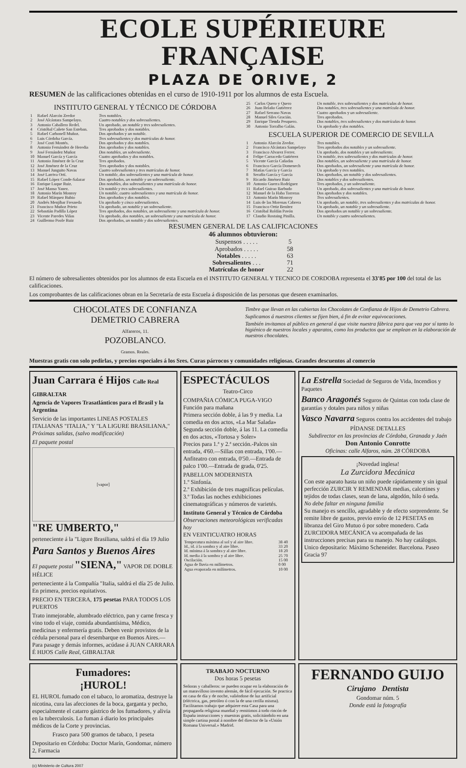ECOLE SUPÉRIEURE FRANÇAISE
PLAZA DE ORIVE, 2
RESUMEN de las calificaciones obtenidas en el curso de 1910-1911 por los alumnos de esta Escuela.
INSTITUTO GENERAL Y TÉCNICO DE CÓRDOBA
| 1 | Rafael Alarcón Zeedor | Tres notables. |
| 2 | José Alcántara Sampelayo. | Cuatro notables y dos sobresalientes. |
| 3 | Antonio Caballero Redel. | Un aprobado, un notable y tres sobresalientes. |
| 4 | Cristóbal Cañete San Esteban. | Tres aprobados y dos notables. |
| 5 | Rafael Carbonell Muñoz. | Dos aprobados y un notable. |
| 6 | Luis Córdoba García. | Tres sobresalientes y dos matrículas de honor. |
| 7 | José Costi Montés. | Dos aprobados y dos notables. |
| 8 | Antonio Fernández de Heredia | Dos aprobados y dos notables. |
| 9 | José Fernández Muñoz | Dos notables, un sobresaliente. |
| 10 | Manuel García y García | Cuatro aprobados y dos notables. |
| 11 | Antonio Jiménez de la Cruz | Tres aprobados. |
| 12 | José Jiménez de la Cruz | Tres aprobados y dos notables. |
| 13 | Manuel Junguito Navas | Cuatro sobresalientes y tres matrículas de honor. |
| 14 | José Larriva Ortí. | Un notable, dos sobresalientes y una matrícula de honor. |
| 15 | Rafael López Conde-Salazar | Dos aprobados, un notable y un sobresaliente. |
| 16 | Enrique Luque Ruiz. | Dos notables, dos sobresalientes y una matrícula de honor. |
| 17 | José Manso Yanez. | Un notable y tres sobresalientes. |
| 18 | Antonio Marín Monroy | Un notable, cuatro sobresalientes y una matrícula de honor. |
| 19 | Rafael Márquez Rubio | Dos aprobados y dos notables. |
| 20 | Andrés Menjíbar Fresneda | Un aprobado y cinco sobresalientes. |
| 21 | Francisco Muñoz Prieto | Un aprobado, un notable y un sobresaliente. |
| 22 | Sebastián Padilla López | Tres aprobados, dos notables, un sobresaliente y una matrícula de honor. |
| 23 | Vicente Paredes Viñas | Un aprobado, dos notables, un sobresaliente y una matrícula de honor. |
| 24 | Guillermo Poole Ruiz | Dos aprobados, un notable y dos sobresalientes. |
| 25 | Carlos Quero y Quero | Un notable, tres sobresalientes y dos matrículas de honor. |
| 26 | Juan Relaño Gutiérrez | Dos notables, tres sobresalientes y una matrícula de honor. |
| 27 | Rafael Serrano Navas | Cuatro aprobados y un sobresaliente. |
| 28 | Manuel Siles Gracián. | Tres aprobados. |
| 29 | Enrique Tienda Pesquero. | Dos notables, tres sobresalientes y dos matrículas de honor. |
| 30 | Antonio Torralbo Galán. | Un aprobado y dos notables. |
ESCUELA SUPERIOR DE COMERCIO DE SEVILLA
| 1 | Antonio Alarcón Zeedor. | Tres notables. |
| 2 | Francisco Alcántara Sampelayo | Tres aprobados dos notables y un sobresaliente. |
| 3 | Francisco Alvarez Ferrer. | Un aprobado, dos notables y un sobresaliente. |
| 4 | Felipe Carracedo Gutiérrez | Un notable, tres sobresalientes y dos matrículas de honor. |
| 5 | Vicente García Cañadas | Dos notables, un sobresaliente y una matrícula de honor. |
| 6 | Francisco García Domenech | Dos aprobados, un sobresaliente y una matrícula de honor. |
| 7 | Matías García y García | Un aprobado y tres notables. |
| 8 | Serafín García y García | Dos aprobados, un notable y dos sobresalientes. |
| 9 | Ricardo Jiménez Ruiz | Dos notables y dos sobresalientes. |
| 10 | Antonio Guerra Rodríguez | Tres aprobados, y un sobresaliente. |
| 11 | Rafael Guirao Barbudo | Un aprobado, dos sobresalientes y una matrícula de honor. |
| 12 | Manuel de la Haba Torreras | Dos aprobados y dos notables. |
| 13 | Antonio Marín Monroy | Tres sobresalientes. |
| 14 | Luis de las Morenas Cabrera | Un aprobado, un notable, tres sobresalientes y dos matrículas de honor. |
| 15 | Francisco Ortiz Benítez | Un aprobado, un notable y un sobresaliente. |
| 16 | Cristóbal Roldán Pavón | Dos aprobados un notable y un sobresaliente. |
| 17 | Claudio Rostaing Pinilla. | Un notable y cuatro sobresalientes. |
RESUMEN GENERAL DE LAS CALIFICACIONES
46 alumnos obtuvieron:
| Suspensos . . . . . | 5 |
| Aprobados . . . . . | 58 |
| Notables . . . . . | 63 |
| Sobresalientes . . . | 71 |
| Matrículas de honor | 22 |
El número de sobresalientes obtenidos por los alumnos de esta Escuela en el INSTITUTO GENERAL Y TECNICO DE CORDOBA representa el 33'85 por 100 del total de las calificaciones.
Los comprobantes de las calificaciones obran en la Secretaría de esta Escuela á disposición de las personas que deseen examinarlos.
CHOCOLATES DE CONFIANZA
DEMETRIO CABRERA
Alfareros, 11.
POZOBLANCO.
Gramos. Reales.
Timbre que llevan en las cubiertas los Chocolates de Confianza de Hijos de Demetrio Cabrera.
Suplicamos á nuestros clientes se fijen bien, á fin de evitar equivocaciones.
También invitamos al público en general á que visite nuestra fábrica para que vea por sí tanto lo higiénico de nuestros locales y aparatos, como los productos que se emplean en la elaboración de nuestros chocolates.
Muestras gratis con solo pedirlas, y precios especiales á los Sres. Curas párrocos y comunidades religiosas. Grandes descuentos al comercio
Juan Carrara é Hijos Calle Real GIBRALTAR
Agencia de Vapores Trasatlánticos para el Brasil y la Argentina
Servicio de las importantes LINEAS POSTALES ITALIANAS "ITALIA," Y "LA LIGURE BRASILIANA,"
Próximas salidas, (salvo modificación)
El paquete postal
[vapor]
"RE UMBERTO,"
perteneciente á la "Ligure Brasiliana, saldrá el día 19 Julio
Para Santos y Buenos Aires
El paquete postal "SIENA," VAPOR DE DOBLE HÉLICE
perteneciente á la Compañía "Italia, saldrá el día 25 de Julio. En primera, precios equitativos.
PRECIO EN TERCERA, 175 pesetas PARA TODOS LOS PUERTOS
Trato inmejorable, alumbrado eléctrico, pan y carne fresca y vino todo el viaje, comida abundantísima, Médico, medicinas y enfermería gratis. Deben venir provistos de la cédula personal para el desembarque en Buenos Aires.—Para pasage y demás informes, acúdase á JUAN CARRARA É HIJOS Calle Real, GIBRALTAR
ESPECTÁCULOS
Teatro-Circo
COMPAÑIA CÓMICA PUGA-VIGO
Función para mañana
Primera sección doble, á las 9 y media. La comedia en dos actos, «La Mar Salada» Segunda sección doble, á las 11. La comedia en dos actos, «Tortosa y Soler»
Precios para 1.ª y 2.ª sección.-Palcos sin entrada, 4'60.—Sillas con entrada, 1'00.—Anfiteatro con entrada, 0'50.—Entrada de palco 1'00.—Entrada de grada, 0'25.
PABELLON MODERNISTA
1.º Sinfonía.
2.º Exhibición de tres magníficas películas.
3.º Todas las noches exhibiciones cinematográficas y números de varietés.
Instituto General y Técnico de Córdoba
Observaciones meteorológicas verificadas hoy
EN VEINTICUATRO HORAS
| Temperatura máxima al sol y al aire libre. | 38 40 |
| Id., id. á la sombra y al aire libre. | 33 20 |
| Id. mínima á la sombra y al aire libre. | 18 20 |
| Id. media á la sombra y al aire libre. | 25 70 |
| Oscilación. | 15 00 |
| Agua de lluvia en milímetros. | 0 00 |
| Agua evaporada en milímetros. | 10 00 |
La Estrella Sociedad de Seguros de Vida, Incendios y Paquetes
Banco Aragonés Seguros de Quintas con toda clase de garantías y dotales para niños y niñas
Vasco Navarra Seguros contra los accidentes del trabajo
PÍDANSE DETALLES
Subdirector en las provincias de Córdoba, Granada y Jaén
Don Antonio Conrotte
Oficinas: calle Alfaros, núm. 28 CÓRDOBA
¡Novedad inglesa!
La Zurcidora Mecánica
Con este aparato hasta un niño puede rápidamente y sin igual perfección ZURCIR Y REMENDAR medias, calcetines y tejidos de todas clases, sean de lana, algodón, hilo ó seda.
No debe faltar en ninguna familia
Su manejo es sencillo, agradable y de efecto sorprendente. Se remite libre de gastos, previo envío de 12 PESETAS en libranza del Giro Mutuo ó por sobre monedero. Cada ZURCIDORA MECÁNICA va acompañada de las instrucciones precisas para su manejo. No hay catálogos.
Unico depositario: Máximo Scheneider. Barcelona. Paseo Gracia 97
Fumadores:
¡HUROL!
EL HUROL fumado con el tabaco, lo aromatiza, destruye la nicotina, cura las afecciones de la boca, garganta y pecho, especialmente el catarro gástrico de los fumadores, y alivia en la tuberculosis. Lo fuman á diario los principales médicos de la Corte y provincias.
Frasco para 500 gramos de tabaco, 1 peseta
Depositario en Córdoba: Doctor Marín, Gondomar, número 2, Farmacia
TRABAJO NOCTURNO
Dos horas 5 pesetas
Señoras y caballeros: se pueden ocupar en la elaboración de un maravilloso invento alemán, de fácil ejecución. Se practica en casa de día y de noche, valiéndose de luz artificial (eléctrica, gas, petróleo ó con la de una cerilla misma). Facilitamos trabajo que adquiere esta Casa para una propaganda religiosa mundial y remitimos á todo rincón de España instrucciones y muestras gratis, solicitándolo en una simple cartina postal á nombre del director de la «Unión Romana Universal.» Madrid.
FERNANDO GUIJO
Cirujano Dentista
Gondomar núm. 5
Donde está la fotografía
(c) Ministerio de Cultura 2007